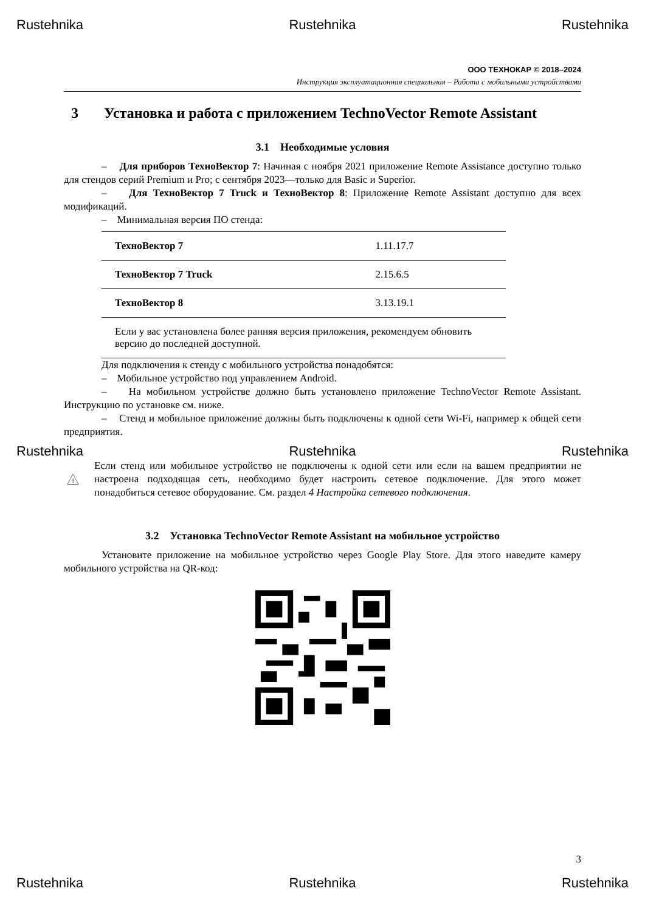Rustehnika Rustehnika Rustehnika
ООО ТЕХНОКАР © 2018–2024
Инструкция эксплуатационная специальная – Работа с мобильными устройствами
3 Установка и работа с приложением TechnoVector Remote Assistant
3.1 Необходимые условия
– Для приборов ТехноВектор 7: Начиная с ноября 2021 приложение Remote Assistance доступно только для стендов серий Premium и Pro; с сентября 2023—только для Basic и Superior.
– Для ТехноВектор 7 Truck и ТехноВектор 8: Приложение Remote Assistant доступно для всех модификаций.
– Минимальная версия ПО стенда:
| ТехноВектор 7 | 1.11.17.7 |
| ТехноВектор 7 Truck | 2.15.6.5 |
| ТехноВектор 8 | 3.13.19.1 |
| Если у вас установлена более ранняя версия приложения, рекомендуем обновить версию до последней доступной. | |
Для подключения к стенду с мобильного устройства понадобятся:
– Мобильное устройство под управлением Android.
– На мобильном устройстве должно быть установлено приложение TechnoVector Remote Assistant. Инструкцию по установке см. ниже.
– Стенд и мобильное приложение должны быть подключены к одной сети Wi-Fi, например к общей сети предприятия.
Rustehnika Rustehnika Rustehnika
!
Если стенд или мобильное устройство не подключены к одной сети или если на вашем предприятии не настроена подходящая сеть, необходимо будет настроить сетевое подключение. Для этого может понадобиться сетевое оборудование. См. раздел 4 Настройка сетевого подключения.
3.2 Установка TechnoVector Remote Assistant на мобильное устройство
Установите приложение на мобильное устройство через Google Play Store. Для этого наведите камеру мобильного устройства на QR-код:
3
Rustehnika Rustehnika Rustehnika